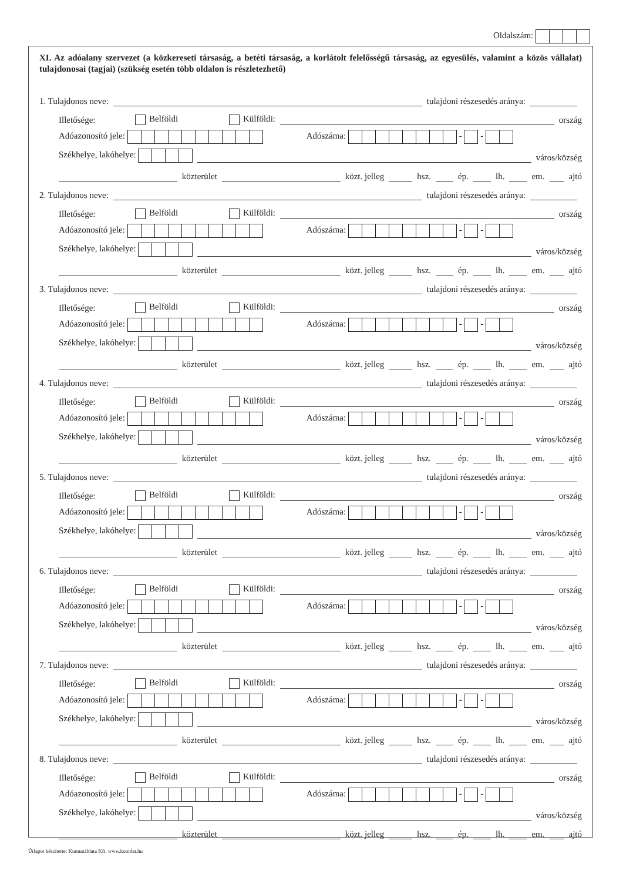Oldalszám:
XI. Az adóalany szervezet (a közkereseti társaság, a betéti társaság, a korlátolt felelősségű társaság, az egyesülés, valamint a közös vállalat) tulajdonosai (tagjai) (szükség esetén több oldalon is részletezhető)
1. Tulajdonos neve: tulajdoni részesedés aránya:
Illetősége: Belföldi Külföldi: ország
Adóazonosító jele: Adószáma: - -
Székhelye, lakóhelye: város/község
közterület közt. jelleg hsz. ép. lh. em. ajtó
2. Tulajdonos neve: tulajdoni részesedés aránya:
Illetősége: Belföldi Külföldi: ország
Adóazonosító jele: Adószáma: - -
Székhelye, lakóhelye: város/község
közterület közt. jelleg hsz. ép. lh. em. ajtó
3. Tulajdonos neve: tulajdoni részesedés aránya:
Illetősége: Belföldi Külföldi: ország
Adóazonosító jele: Adószáma: - -
Székhelye, lakóhelye: város/község
közterület közt. jelleg hsz. ép. lh. em. ajtó
4. Tulajdonos neve: tulajdoni részesedés aránya:
Illetősége: Belföldi Külföldi: ország
Adóazonosító jele: Adószáma: - -
Székhelye, lakóhelye: város/község
közterület közt. jelleg hsz. ép. lh. em. ajtó
5. Tulajdonos neve: tulajdoni részesedés aránya:
Illetősége: Belföldi Külföldi: ország
Adóazonosító jele: Adószáma: - -
Székhelye, lakóhelye: város/község
közterület közt. jelleg hsz. ép. lh. em. ajtó
6. Tulajdonos neve: tulajdoni részesedés aránya:
Illetősége: Belföldi Külföldi: ország
Adóazonosító jele: Adószáma: - -
Székhelye, lakóhelye: város/község
közterület közt. jelleg hsz. ép. lh. em. ajtó
7. Tulajdonos neve: tulajdoni részesedés aránya:
Illetősége: Belföldi Külföldi: ország
Adóazonosító jele: Adószáma: - -
Székhelye, lakóhelye: város/község
közterület közt. jelleg hsz. ép. lh. em. ajtó
8. Tulajdonos neve: tulajdoni részesedés aránya:
Illetősége: Belföldi Külföldi: ország
Adóazonosító jele: Adószáma: - -
Székhelye, lakóhelye: város/község
közterület közt. jelleg hsz. ép. lh. em. ajtó
Űrlapot készítette: Komunáldata Kft. www.komdat.hu